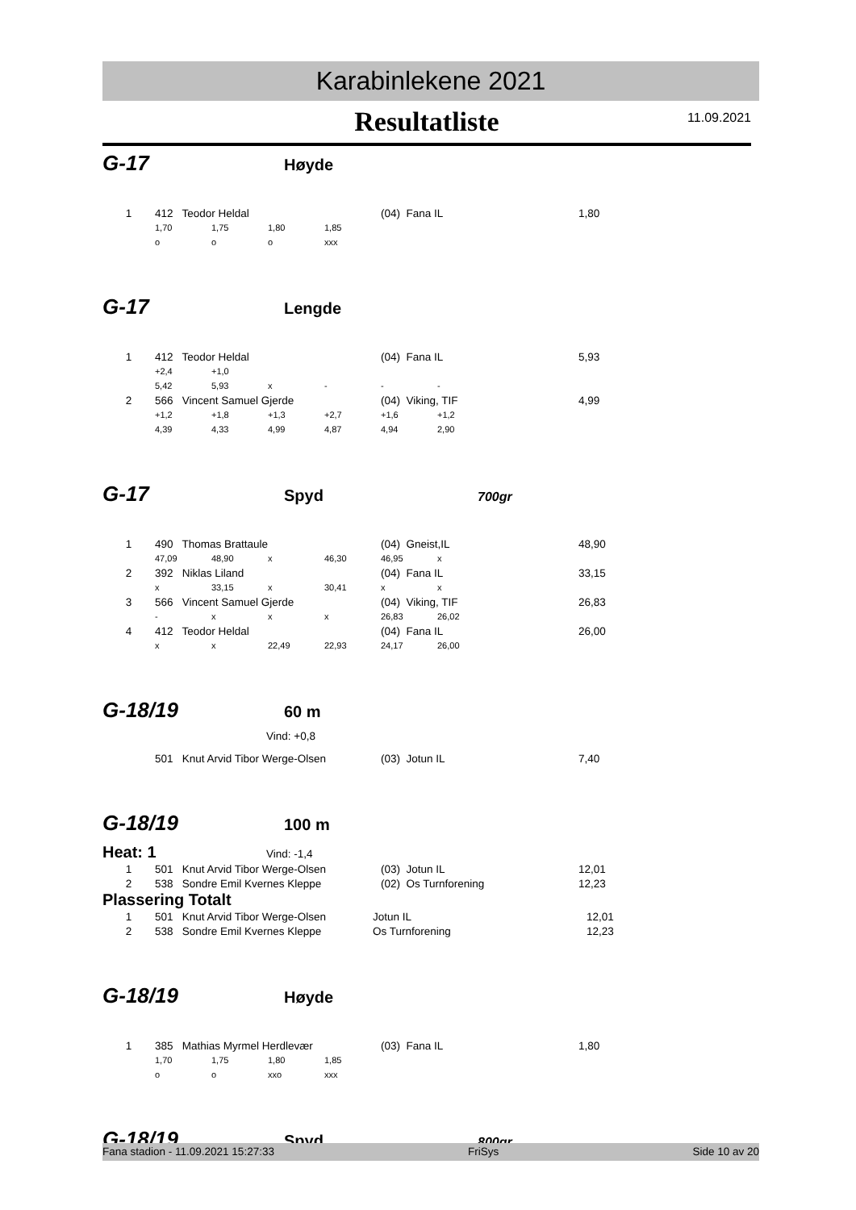Karabinlekene 2021
Resultatliste
11.09.2021
G-17
Høyde
| 1 | 412 Teodor Heldal | | | | (04) Fana IL | 1,80 |
| | 1,70 | 1,75 | 1,80 | 1,85 | | |
| | o | o | o | xxx | | |
G-17
Lengde
| 1 | 412 Teodor Heldal | | | | (04) Fana IL | | 5,93 |
| | +2,4 | +1,0 | | | | | |
| | 5,42 | 5,93 | x | - | - | - | |
| 2 | 566 Vincent Samuel Gjerde | | | | (04) Viking, TIF | | 4,99 |
| | +1,2 | +1,8 | +1,3 | +2,7 | +1,6 | +1,2 | |
| | 4,39 | 4,33 | 4,99 | 4,87 | 4,94 | 2,90 | |
G-17
Spyd
700gr
| 1 | 490 Thomas Brattaule | | | | (04) Gneist,IL | | 48,90 |
| | 47,09 | 48,90 | x | 46,30 | 46,95 | x | |
| 2 | 392 Niklas Liland | | | | (04) Fana IL | | 33,15 |
| | x | 33,15 | x | 30,41 | x | x | |
| 3 | 566 Vincent Samuel Gjerde | | | | (04) Viking, TIF | | 26,83 |
| | - | x | x | x | 26,83 | 26,02 | |
| 4 | 412 Teodor Heldal | | | | (04) Fana IL | | 26,00 |
| | x | x | 22,49 | 22,93 | 24,17 | 26,00 | |
G-18/19
60 m
Vind: +0,8
| | 501 Knut Arvid Tibor Werge-Olsen | (03) Jotun IL | 7,40 |
G-18/19
100 m
Heat: 1
Vind: -1,4
| 1 | 501 Knut Arvid Tibor Werge-Olsen | (03) Jotun IL | 12,01 |
| 2 | 538 Sondre Emil Kvernes Kleppe | (02) Os Turnforening | 12,23 |
Plassering Totalt
| 1 | 501 Knut Arvid Tibor Werge-Olsen | Jotun IL | 12,01 |
| 2 | 538 Sondre Emil Kvernes Kleppe | Os Turnforening | 12,23 |
G-18/19
Høyde
| 1 | 385 Mathias Myrmel Herdlevær | | | | (03) Fana IL | 1,80 |
| | 1,70 | 1,75 | 1,80 | 1,85 | | |
| | o | o | xxo | xxx | | |
G-18/19
Spyd
800gr
Fana stadion - 11.09.2021 15:27:33 FriSys Side 10 av 20